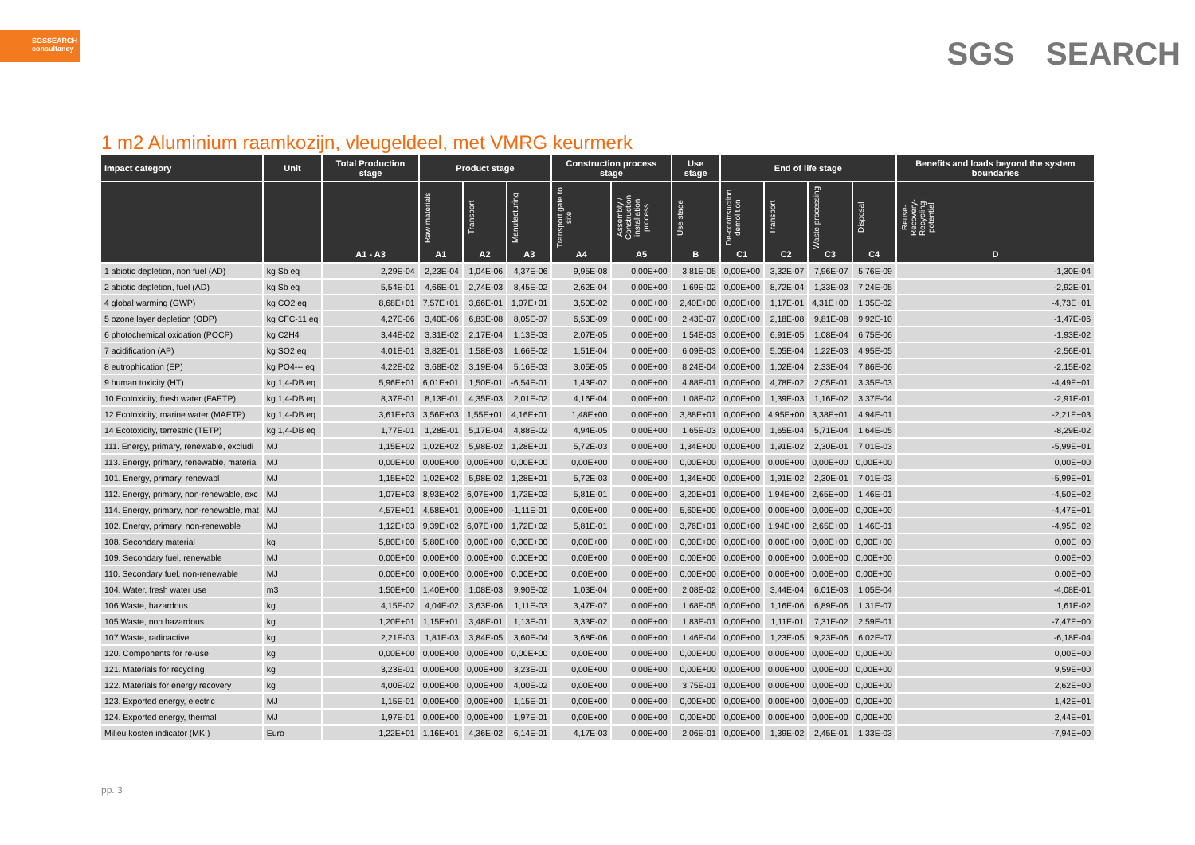SGSSEARCH
consultancy
SGS SEARCH
1 m2 Aluminium raamkozijn, vleugeldeel, met VMRG keurmerk
| Impact category | Unit | Total Production stage | Product stage | | | Construction process stage | | Use stage | End of life stage | | | | Benefits and loads beyond the system boundaries |
| --- | --- | --- | --- | --- | --- | --- | --- | --- | --- | --- | --- | --- | --- |
| | | A1 - A3 | Raw materials A1 | Transport A2 | Manufacturing A3 | Transport gate to site A4 | Assembly / Construction installation process A5 | Use stage B | De-contrsuction demolition C1 | Transport C2 | Waste processing C3 | Disposal C4 | Reuse- Recovery- Recycling- potential D |
| 1 abiotic depletion, non fuel (AD) | kg Sb eq | 2,29E-04 | 2,23E-04 | 1,04E-06 | 4,37E-06 | 9,95E-08 | 0,00E+00 | 3,81E-05 | 0,00E+00 | 3,32E-07 | 7,96E-07 | 5,76E-09 | -1,30E-04 |
| 2 abiotic depletion, fuel (AD) | kg Sb eq | 5,54E-01 | 4,66E-01 | 2,74E-03 | 8,45E-02 | 2,62E-04 | 0,00E+00 | 1,69E-02 | 0,00E+00 | 8,72E-04 | 1,33E-03 | 7,24E-05 | -2,92E-01 |
| 4 global warming (GWP) | kg CO2 eq | 8,68E+01 | 7,57E+01 | 3,66E-01 | 1,07E+01 | 3,50E-02 | 0,00E+00 | 2,40E+00 | 0,00E+00 | 1,17E-01 | 4,31E+00 | 1,35E-02 | -4,73E+01 |
| 5 ozone layer depletion (ODP) | kg CFC-11 eq | 4,27E-06 | 3,40E-06 | 6,83E-08 | 8,05E-07 | 6,53E-09 | 0,00E+00 | 2,43E-07 | 0,00E+00 | 2,18E-08 | 9,81E-08 | 9,92E-10 | -1,47E-06 |
| 6 photochemical oxidation (POCP) | kg C2H4 | 3,44E-02 | 3,31E-02 | 2,17E-04 | 1,13E-03 | 2,07E-05 | 0,00E+00 | 1,54E-03 | 0,00E+00 | 6,91E-05 | 1,08E-04 | 6,75E-06 | -1,93E-02 |
| 7 acidification (AP) | kg SO2 eq | 4,01E-01 | 3,82E-01 | 1,58E-03 | 1,66E-02 | 1,51E-04 | 0,00E+00 | 6,09E-03 | 0,00E+00 | 5,05E-04 | 1,22E-03 | 4,95E-05 | -2,56E-01 |
| 8 eutrophication (EP) | kg PO4--- eq | 4,22E-02 | 3,68E-02 | 3,19E-04 | 5,16E-03 | 3,05E-05 | 0,00E+00 | 8,24E-04 | 0,00E+00 | 1,02E-04 | 2,33E-04 | 7,86E-06 | -2,15E-02 |
| 9 human toxicity (HT) | kg 1,4-DB eq | 5,96E+01 | 6,01E+01 | 1,50E-01 | -6,54E-01 | 1,43E-02 | 0,00E+00 | 4,88E-01 | 0,00E+00 | 4,78E-02 | 2,05E-01 | 3,35E-03 | -4,49E+01 |
| 10 Ecotoxicity, fresh water (FAETP) | kg 1,4-DB eq | 8,37E-01 | 8,13E-01 | 4,35E-03 | 2,01E-02 | 4,16E-04 | 0,00E+00 | 1,08E-02 | 0,00E+00 | 1,39E-03 | 1,16E-02 | 3,37E-04 | -2,91E-01 |
| 12 Ecotoxicity, marine water (MAETP) | kg 1,4-DB eq | 3,61E+03 | 3,56E+03 | 1,55E+01 | 4,16E+01 | 1,48E+00 | 0,00E+00 | 3,88E+01 | 0,00E+00 | 4,95E+00 | 3,38E+01 | 4,94E-01 | -2,21E+03 |
| 14 Ecotoxicity, terrestric (TETP) | kg 1,4-DB eq | 1,77E-01 | 1,28E-01 | 5,17E-04 | 4,88E-02 | 4,94E-05 | 0,00E+00 | 1,65E-03 | 0,00E+00 | 1,65E-04 | 5,71E-04 | 1,64E-05 | -8,29E-02 |
| 111. Energy, primary, renewable, excludi | MJ | 1,15E+02 | 1,02E+02 | 5,98E-02 | 1,28E+01 | 5,72E-03 | 0,00E+00 | 1,34E+00 | 0,00E+00 | 1,91E-02 | 2,30E-01 | 7,01E-03 | -5,99E+01 |
| 113. Energy, primary, renewable, materia | MJ | 0,00E+00 | 0,00E+00 | 0,00E+00 | 0,00E+00 | 0,00E+00 | 0,00E+00 | 0,00E+00 | 0,00E+00 | 0,00E+00 | 0,00E+00 | 0,00E+00 | 0,00E+00 |
| 101. Energy, primary, renewabl | MJ | 1,15E+02 | 1,02E+02 | 5,98E-02 | 1,28E+01 | 5,72E-03 | 0,00E+00 | 1,34E+00 | 0,00E+00 | 1,91E-02 | 2,30E-01 | 7,01E-03 | -5,99E+01 |
| 112. Energy, primary, non-renewable, exc | MJ | 1,07E+03 | 8,93E+02 | 6,07E+00 | 1,72E+02 | 5,81E-01 | 0,00E+00 | 3,20E+01 | 0,00E+00 | 1,94E+00 | 2,65E+00 | 1,46E-01 | -4,50E+02 |
| 114. Energy, primary, non-renewable, mat | MJ | 4,57E+01 | 4,58E+01 | 0,00E+00 | -1,11E-01 | 0,00E+00 | 0,00E+00 | 5,60E+00 | 0,00E+00 | 0,00E+00 | 0,00E+00 | 0,00E+00 | -4,47E+01 |
| 102. Energy, primary, non-renewable | MJ | 1,12E+03 | 9,39E+02 | 6,07E+00 | 1,72E+02 | 5,81E-01 | 0,00E+00 | 3,76E+01 | 0,00E+00 | 1,94E+00 | 2,65E+00 | 1,46E-01 | -4,95E+02 |
| 108. Secondary material | kg | 5,80E+00 | 5,80E+00 | 0,00E+00 | 0,00E+00 | 0,00E+00 | 0,00E+00 | 0,00E+00 | 0,00E+00 | 0,00E+00 | 0,00E+00 | 0,00E+00 | 0,00E+00 |
| 109. Secondary fuel, renewable | MJ | 0,00E+00 | 0,00E+00 | 0,00E+00 | 0,00E+00 | 0,00E+00 | 0,00E+00 | 0,00E+00 | 0,00E+00 | 0,00E+00 | 0,00E+00 | 0,00E+00 | 0,00E+00 |
| 110. Secondary fuel, non-renewable | MJ | 0,00E+00 | 0,00E+00 | 0,00E+00 | 0,00E+00 | 0,00E+00 | 0,00E+00 | 0,00E+00 | 0,00E+00 | 0,00E+00 | 0,00E+00 | 0,00E+00 | 0,00E+00 |
| 104. Water, fresh water use | m3 | 1,50E+00 | 1,40E+00 | 1,08E-03 | 9,90E-02 | 1,03E-04 | 0,00E+00 | 2,08E-02 | 0,00E+00 | 3,44E-04 | 6,01E-03 | 1,05E-04 | -4,08E-01 |
| 106 Waste, hazardous | kg | 4,15E-02 | 4,04E-02 | 3,63E-06 | 1,11E-03 | 3,47E-07 | 0,00E+00 | 1,68E-05 | 0,00E+00 | 1,16E-06 | 6,89E-06 | 1,31E-07 | 1,61E-02 |
| 105 Waste, non hazardous | kg | 1,20E+01 | 1,15E+01 | 3,48E-01 | 1,13E-01 | 3,33E-02 | 0,00E+00 | 1,83E-01 | 0,00E+00 | 1,11E-01 | 7,31E-02 | 2,59E-01 | -7,47E+00 |
| 107 Waste, radioactive | kg | 2,21E-03 | 1,81E-03 | 3,84E-05 | 3,60E-04 | 3,68E-06 | 0,00E+00 | 1,46E-04 | 0,00E+00 | 1,23E-05 | 9,23E-06 | 6,02E-07 | -6,18E-04 |
| 120. Components for re-use | kg | 0,00E+00 | 0,00E+00 | 0,00E+00 | 0,00E+00 | 0,00E+00 | 0,00E+00 | 0,00E+00 | 0,00E+00 | 0,00E+00 | 0,00E+00 | 0,00E+00 | 0,00E+00 |
| 121. Materials for recycling | kg | 3,23E-01 | 0,00E+00 | 0,00E+00 | 3,23E-01 | 0,00E+00 | 0,00E+00 | 0,00E+00 | 0,00E+00 | 0,00E+00 | 0,00E+00 | 0,00E+00 | 9,59E+00 |
| 122. Materials for energy recovery | kg | 4,00E-02 | 0,00E+00 | 0,00E+00 | 4,00E-02 | 0,00E+00 | 0,00E+00 | 3,75E-01 | 0,00E+00 | 0,00E+00 | 0,00E+00 | 0,00E+00 | 2,62E+00 |
| 123. Exported energy, electric | MJ | 1,15E-01 | 0,00E+00 | 0,00E+00 | 1,15E-01 | 0,00E+00 | 0,00E+00 | 0,00E+00 | 0,00E+00 | 0,00E+00 | 0,00E+00 | 0,00E+00 | 1,42E+01 |
| 124. Exported energy, thermal | MJ | 1,97E-01 | 0,00E+00 | 0,00E+00 | 1,97E-01 | 0,00E+00 | 0,00E+00 | 0,00E+00 | 0,00E+00 | 0,00E+00 | 0,00E+00 | 0,00E+00 | 2,44E+01 |
| Milieu kosten indicator (MKI) | Euro | 1,22E+01 | 1,16E+01 | 4,36E-02 | 6,14E-01 | 4,17E-03 | 0,00E+00 | 2,06E-01 | 0,00E+00 | 1,39E-02 | 2,45E-01 | 1,33E-03 | -7,94E+00 |
pp. 3